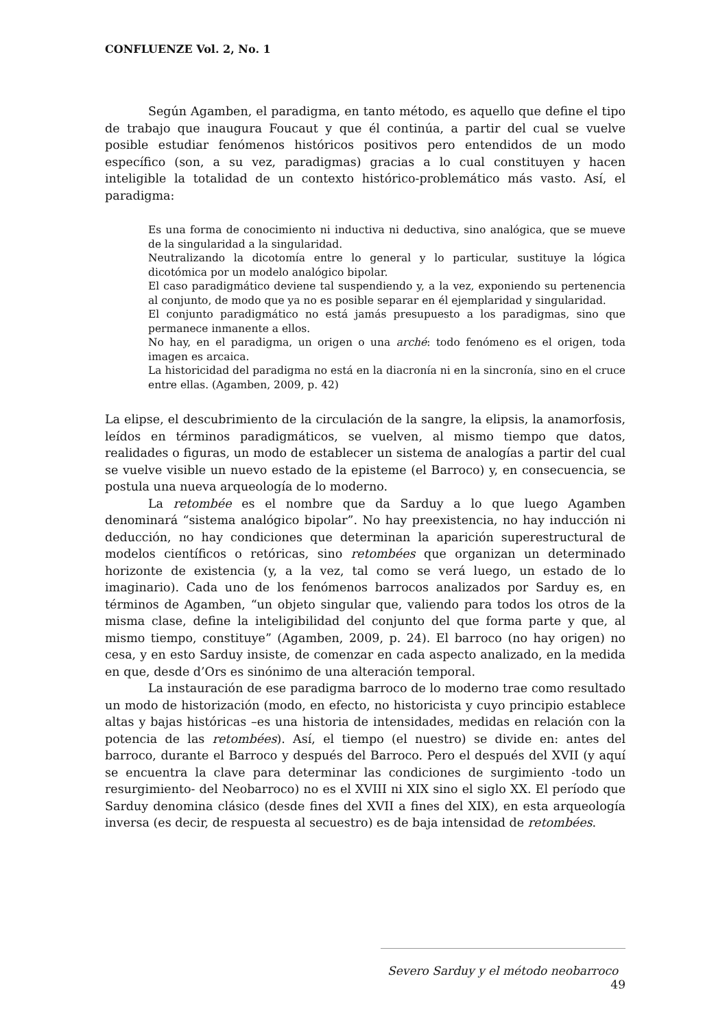CONFLUENZE Vol. 2, No. 1
Según Agamben, el paradigma, en tanto método, es aquello que define el tipo de trabajo que inaugura Foucaut y que él continúa, a partir del cual se vuelve posible estudiar fenómenos históricos positivos pero entendidos de un modo específico (son, a su vez, paradigmas) gracias a lo cual constituyen y hacen inteligible la totalidad de un contexto histórico-problemático más vasto. Así, el paradigma:
Es una forma de conocimiento ni inductiva ni deductiva, sino analógica, que se mueve de la singularidad a la singularidad.
Neutralizando la dicotomía entre lo general y lo particular, sustituye la lógica dicotómica por un modelo analógico bipolar.
El caso paradigmático deviene tal suspendiendo y, a la vez, exponiendo su pertenencia al conjunto, de modo que ya no es posible separar en él ejemplaridad y singularidad.
El conjunto paradigmático no está jamás presupuesto a los paradigmas, sino que permanece inmanente a ellos.
No hay, en el paradigma, un origen o una arché: todo fenómeno es el origen, toda imagen es arcaica.
La historicidad del paradigma no está en la diacronía ni en la sincronía, sino en el cruce entre ellas. (Agamben, 2009, p. 42)
La elipse, el descubrimiento de la circulación de la sangre, la elipsis, la anamorfosis, leídos en términos paradigmáticos, se vuelven, al mismo tiempo que datos, realidades o figuras, un modo de establecer un sistema de analogías a partir del cual se vuelve visible un nuevo estado de la episteme (el Barroco) y, en consecuencia, se postula una nueva arqueología de lo moderno.
La retombée es el nombre que da Sarduy a lo que luego Agamben denominará “sistema analógico bipolar”. No hay preexistencia, no hay inducción ni deducción, no hay condiciones que determinan la aparición superestructural de modelos científicos o retóricas, sino retombées que organizan un determinado horizonte de existencia (y, a la vez, tal como se verá luego, un estado de lo imaginario). Cada uno de los fenómenos barrocos analizados por Sarduy es, en términos de Agamben, “un objeto singular que, valiendo para todos los otros de la misma clase, define la inteligibilidad del conjunto del que forma parte y que, al mismo tiempo, constituye” (Agamben, 2009, p. 24). El barroco (no hay origen) no cesa, y en esto Sarduy insiste, de comenzar en cada aspecto analizado, en la medida en que, desde d’Ors es sinónimo de una alteración temporal.
La instauración de ese paradigma barroco de lo moderno trae como resultado un modo de historización (modo, en efecto, no historicista y cuyo principio establece altas y bajas históricas –es una historia de intensidades, medidas en relación con la potencia de las retombées). Así, el tiempo (el nuestro) se divide en: antes del barroco, durante el Barroco y después del Barroco. Pero el después del XVII (y aquí se encuentra la clave para determinar las condiciones de surgimiento -todo un resurgimiento- del Neobarroco) no es el XVIII ni XIX sino el siglo XX. El período que Sarduy denomina clásico (desde fines del XVII a fines del XIX), en esta arqueología inversa (es decir, de respuesta al secuestro) es de baja intensidad de retombées.
Severo Sarduy y el método neobarroco 49